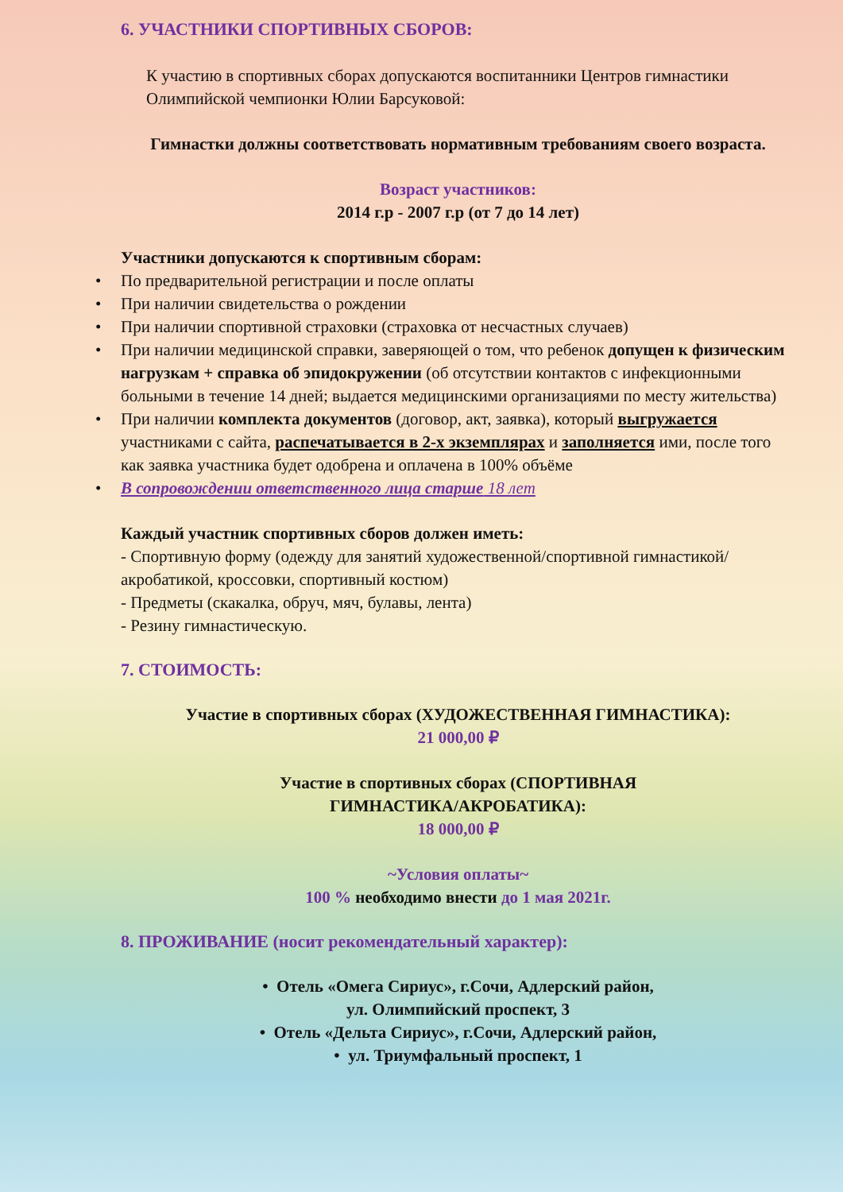6. УЧАСТНИКИ СПОРТИВНЫХ СБОРОВ:
К участию в спортивных сборах допускаются воспитанники Центров гимнастики Олимпийской чемпионки Юлии Барсуковой:
Гимнастки должны соответствовать нормативным требованиям своего возраста.
Возраст участников:
2014 г.р - 2007 г.р (от 7 до 14 лет)
Участники допускаются к спортивным сборам:
• По предварительной регистрации и после оплаты
• При наличии свидетельства о рождении
• При наличии спортивной страховки (страховка от несчастных случаев)
• При наличии медицинской справки, заверяющей о том, что ребенок допущен к физическим нагрузкам + справка об эпидокружении (об отсутствии контактов с инфекционными больными в течение 14 дней; выдается медицинскими организациями по месту жительства)
• При наличии комплекта документов (договор, акт, заявка), который выгружается участниками с сайта, распечатывается в 2-х экземплярах и заполняется ими, после того как заявка участника будет одобрена и оплачена в 100% объёме
• В сопровождении ответственного лица старше 18 лет
Каждый участник спортивных сборов должен иметь:
- Спортивную форму (одежду для занятий художественной/спортивной гимнастикой/акробатикой, кроссовки, спортивный костюм)
- Предметы (скакалка, обруч, мяч, булавы, лента)
- Резину гимнастическую.
7. СТОИМОСТЬ:
Участие в спортивных сборах (ХУДОЖЕСТВЕННАЯ ГИМНАСТИКА):
21 000,00 ₽
Участие в спортивных сборах (СПОРТИВНАЯ
ГИМНАСТИКА/АКРОБАТИКА):
18 000,00 ₽
~Условия оплаты~
100 % необходимо внести до 1 мая 2021г.
8. ПРОЖИВАНИЕ (носит рекомендательный характер):
• Отель «Омега Сириус», г.Сочи, Адлерский район,
ул. Олимпийский проспект, 3
• Отель «Дельта Сириус», г.Сочи, Адлерский район,
• ул. Триумфальный проспект, 1